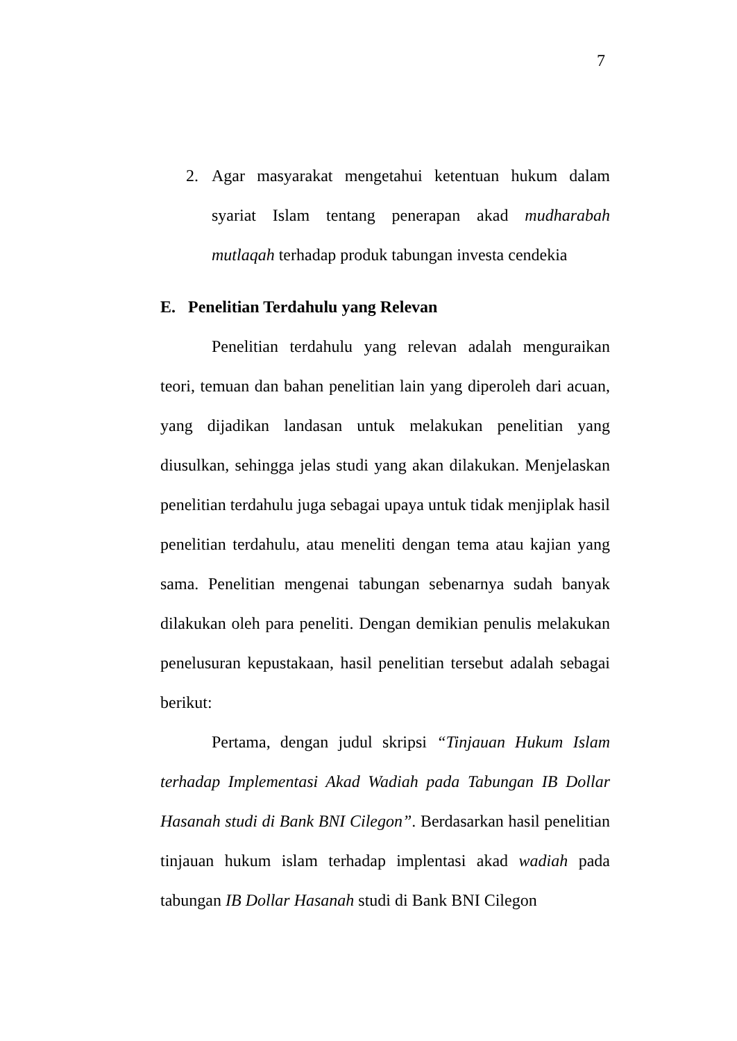7
2. Agar masyarakat mengetahui ketentuan hukum dalam syariat Islam tentang penerapan akad mudharabah mutlaqah terhadap produk tabungan investa cendekia
E. Penelitian Terdahulu yang Relevan
Penelitian terdahulu yang relevan adalah menguraikan teori, temuan dan bahan penelitian lain yang diperoleh dari acuan, yang dijadikan landasan untuk melakukan penelitian yang diusulkan, sehingga jelas studi yang akan dilakukan. Menjelaskan penelitian terdahulu juga sebagai upaya untuk tidak menjiplak hasil penelitian terdahulu, atau meneliti dengan tema atau kajian yang sama. Penelitian mengenai tabungan sebenarnya sudah banyak dilakukan oleh para peneliti. Dengan demikian penulis melakukan penelusuran kepustakaan, hasil penelitian tersebut adalah sebagai berikut:
Pertama, dengan judul skripsi “Tinjauan Hukum Islam terhadap Implementasi Akad Wadiah pada Tabungan IB Dollar Hasanah studi di Bank BNI Cilegon”. Berdasarkan hasil penelitian tinjauan hukum islam terhadap implentasi akad wadiah pada tabungan IB Dollar Hasanah studi di Bank BNI Cilegon